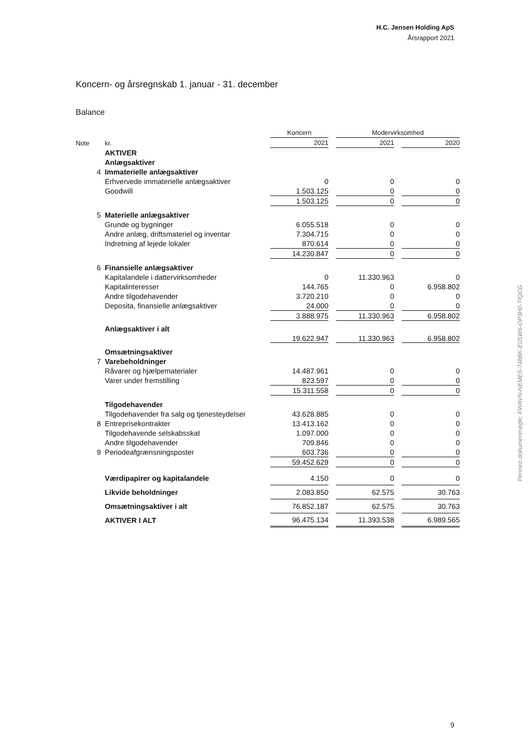H.C. Jensen Holding ApS
Årsrapport 2021
Koncern- og årsregnskab 1. januar - 31. december
Balance
| | | | Koncern | | Modervirksomhed | | |
| Note | | kr. | 2021 | | 2021 | | 2020 |
| | | AKTIVER | | | | | |
| | | Anlægsaktiver | | | | | |
| 4 | | Immaterielle anlægsaktiver | | | | | |
| | | Erhvervede immaterielle anlægsaktiver | 0 | | 0 | | 0 |
| | | Goodwill | 1.503.125 | | 0 | | 0 |
| | | | 1.503.125 | | 0 | | 0 |
| 5 | | Materielle anlægsaktiver | | | | | |
| | | Grunde og bygninger | 6.055.518 | | 0 | | 0 |
| | | Andre anlæg, driftsmateriel og inventar | 7.304.715 | | 0 | | 0 |
| | | Indretning af lejede lokaler | 870.614 | | 0 | | 0 |
| | | | 14.230.847 | | 0 | | 0 |
| 6 | | Finansielle anlægsaktiver | | | | | |
| | | Kapitalandele i dattervirksomheder | 0 | | 11.330.963 | | 0 |
| | | Kapitalinteresser | 144.765 | | 0 | | 6.958.802 |
| | | Andre tilgodehavender | 3.720.210 | | 0 | | 0 |
| | | Deposita, finansielle anlægsaktiver | 24.000 | | 0 | | 0 |
| | | | 3.888.975 | | 11.330.963 | | 6.958.802 |
| | | Anlægsaktiver i alt | 19.622.947 | | 11.330.963 | | 6.958.802 |
| | | Omsætningsaktiver | | | | | |
| 7 | | Varebeholdninger | | | | | |
| | | Råvarer og hjælpematerialer | 14.487.961 | | 0 | | 0 |
| | | Varer under fremstilling | 823.597 | | 0 | | 0 |
| | | | 15.311.558 | | 0 | | 0 |
| | | Tilgodehavender | | | | | |
| | | Tilgodehavender fra salg og tjenesteydelser | 43.628.885 | | 0 | | 0 |
| 8 | | Entreprisekontrakter | 13.413.162 | | 0 | | 0 |
| | | Tilgodehavende selskabsskat | 1.097.000 | | 0 | | 0 |
| | | Andre tilgodehavender | 709.846 | | 0 | | 0 |
| 9 | | Periodeafgrænsningsposter | 603.736 | | 0 | | 0 |
| | | | 59.452.629 | | 0 | | 0 |
| | | Værdipapirer og kapitalandele | 4.150 | | 0 | | 0 |
| | | Likvide beholdninger | 2.083.850 | | 62.575 | | 30.763 |
| | | Omsætningsaktiver i alt | 76.852.187 | | 62.575 | | 30.763 |
| | | AKTIVER I ALT | 96.475.134 | | 11.393.538 | | 6.989.565 |
Penneo dokumentnøgle: FWAVN-NEME6-748BK-E0SW6-OP3H0-TIQCG
9